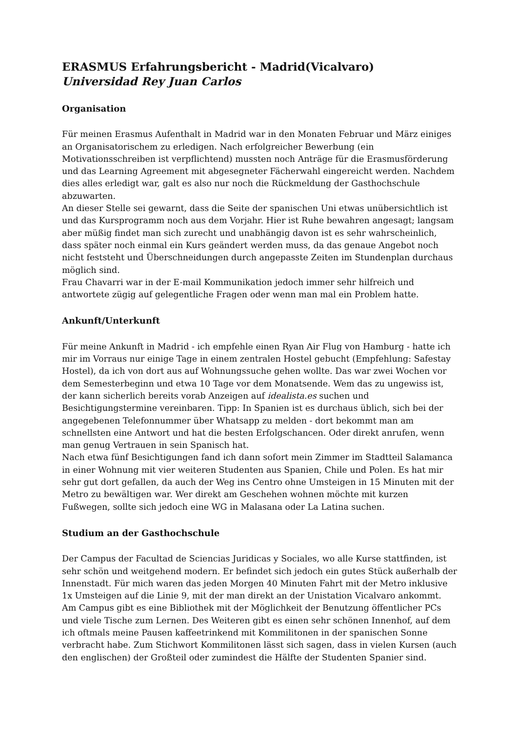ERASMUS Erfahrungsbericht - Madrid(Vicalvaro)
Universidad Rey Juan Carlos
Organisation
Für meinen Erasmus Aufenthalt in Madrid war in den Monaten Februar und März einiges an Organisatorischem zu erledigen. Nach erfolgreicher Bewerbung (ein Motivationsschreiben ist verpflichtend) mussten noch Anträge für die Erasmusförderung und das Learning Agreement mit abgesegneter Fächerwahl eingereicht werden. Nachdem dies alles erledigt war, galt es also nur noch die Rückmeldung der Gasthochschule abzuwarten.
An dieser Stelle sei gewarnt, dass die Seite der spanischen Uni etwas unübersichtlich ist und das Kursprogramm noch aus dem Vorjahr. Hier ist Ruhe bewahren angesagt; langsam aber müßig findet man sich zurecht und unabhängig davon ist es sehr wahrscheinlich, dass später noch einmal ein Kurs geändert werden muss, da das genaue Angebot noch nicht feststeht und Überschneidungen durch angepasste Zeiten im Stundenplan durchaus möglich sind.
Frau Chavarri war in der E-mail Kommunikation jedoch immer sehr hilfreich und antwortete zügig auf gelegentliche Fragen oder wenn man mal ein Problem hatte.
Ankunft/Unterkunft
Für meine Ankunft in Madrid - ich empfehle einen Ryan Air Flug von Hamburg - hatte ich mir im Vorraus nur einige Tage in einem zentralen Hostel gebucht (Empfehlung: Safestay Hostel), da ich von dort aus auf Wohnungssuche gehen wollte. Das war zwei Wochen vor dem Semesterbeginn und etwa 10 Tage vor dem Monatsende. Wem das zu ungewiss ist, der kann sicherlich bereits vorab Anzeigen auf idealista.es suchen und Besichtigungstermine vereinbaren. Tipp: In Spanien ist es durchaus üblich, sich bei der angegebenen Telefonnummer über Whatsapp zu melden - dort bekommt man am schnellsten eine Antwort und hat die besten Erfolgschancen. Oder direkt anrufen, wenn man genug Vertrauen in sein Spanisch hat.
Nach etwa fünf Besichtigungen fand ich dann sofort mein Zimmer im Stadtteil Salamanca in einer Wohnung mit vier weiteren Studenten aus Spanien, Chile und Polen. Es hat mir sehr gut dort gefallen, da auch der Weg ins Centro ohne Umsteigen in 15 Minuten mit der Metro zu bewältigen war. Wer direkt am Geschehen wohnen möchte mit kurzen Fußwegen, sollte sich jedoch eine WG in Malasana oder La Latina suchen.
Studium an der Gasthochschule
Der Campus der Facultad de Sciencias Juridicas y Sociales, wo alle Kurse stattfinden, ist sehr schön und weitgehend modern. Er befindet sich jedoch ein gutes Stück außerhalb der Innenstadt. Für mich waren das jeden Morgen 40 Minuten Fahrt mit der Metro inklusive 1x Umsteigen auf die Linie 9, mit der man direkt an der Unistation Vicalvaro ankommt.
Am Campus gibt es eine Bibliothek mit der Möglichkeit der Benutzung öffentlicher PCs und viele Tische zum Lernen. Des Weiteren gibt es einen sehr schönen Innenhof, auf dem ich oftmals meine Pausen kaffeetrinkend mit Kommilitonen in der spanischen Sonne verbracht habe. Zum Stichwort Kommilitonen lässt sich sagen, dass in vielen Kursen (auch den englischen) der Großteil oder zumindest die Hälfte der Studenten Spanier sind.